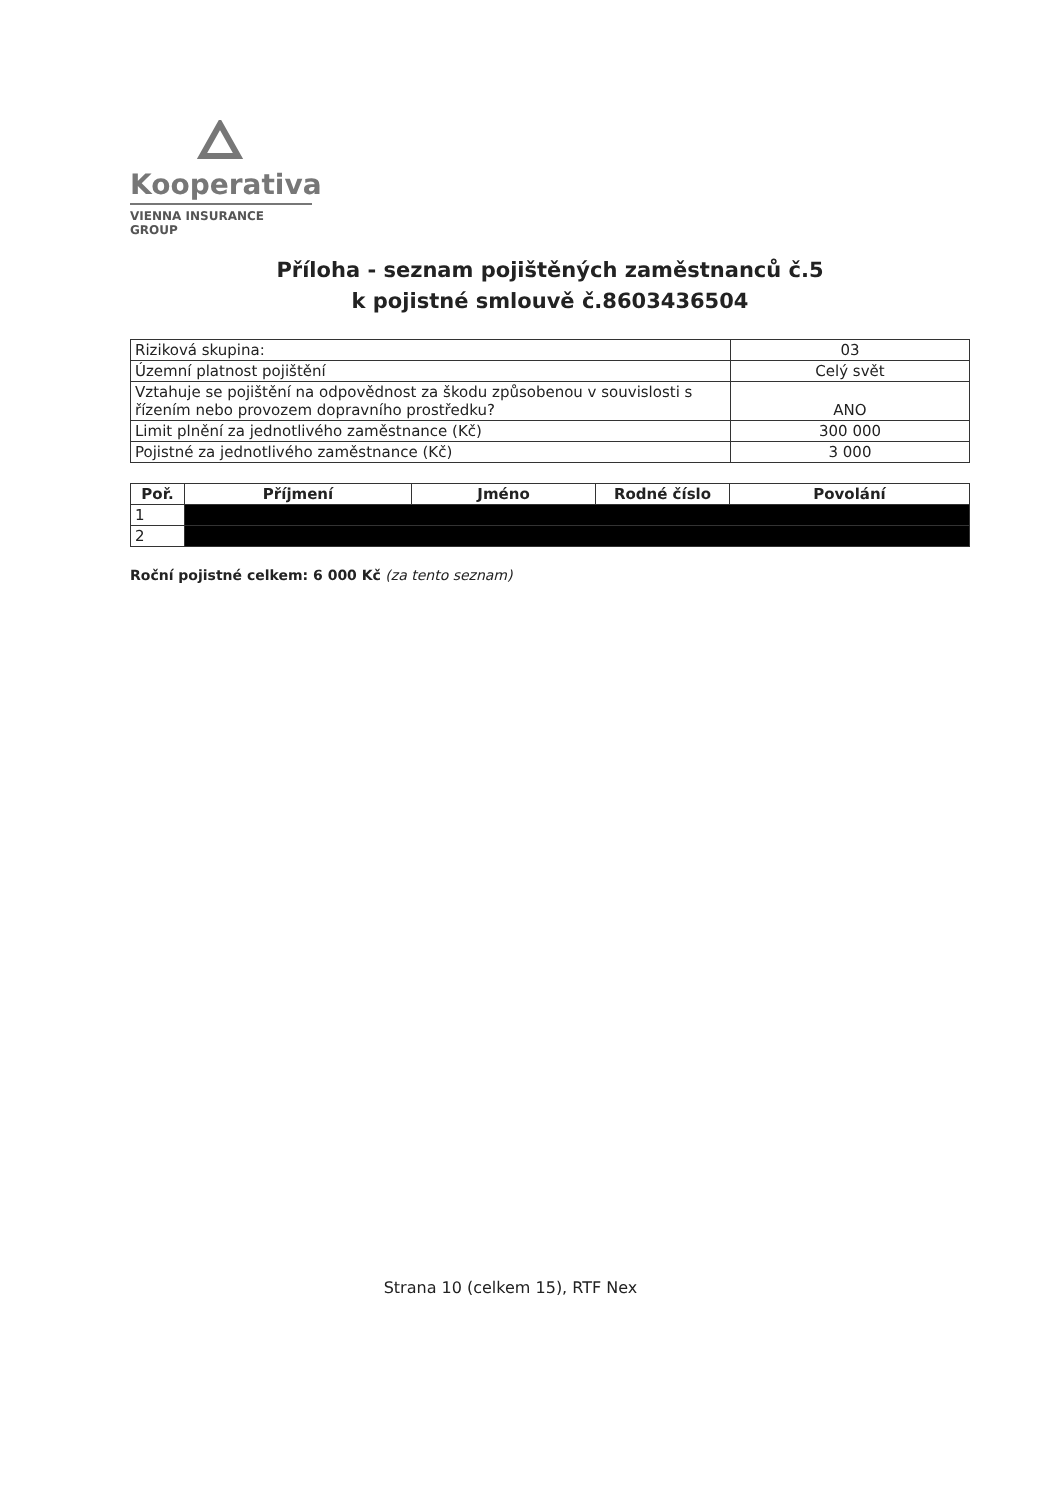Kooperativa
VIENNA INSURANCE GROUP
Příloha - seznam pojištěných zaměstnanců č.5
k pojistné smlouvě č.8603436504
| Riziková skupina: | 03 |
| Územní platnost pojištění | Celý svět |
| Vztahuje se pojištění na odpovědnost za škodu způsobenou v souvislosti s řízením nebo provozem dopravního prostředku? | ANO |
| Limit plnění za jednotlivého zaměstnance (Kč) | 300 000 |
| Pojistné za jednotlivého zaměstnance (Kč) | 3 000 |
| Poř. | Příjmení | Jméno | Rodné číslo | Povolání |
| --- | --- | --- | --- | --- |
| 1 | | | | |
| 2 | | | | |
Roční pojistné celkem: 6 000 Kč (za tento seznam)
Strana 10 (celkem 15), RTF Nex